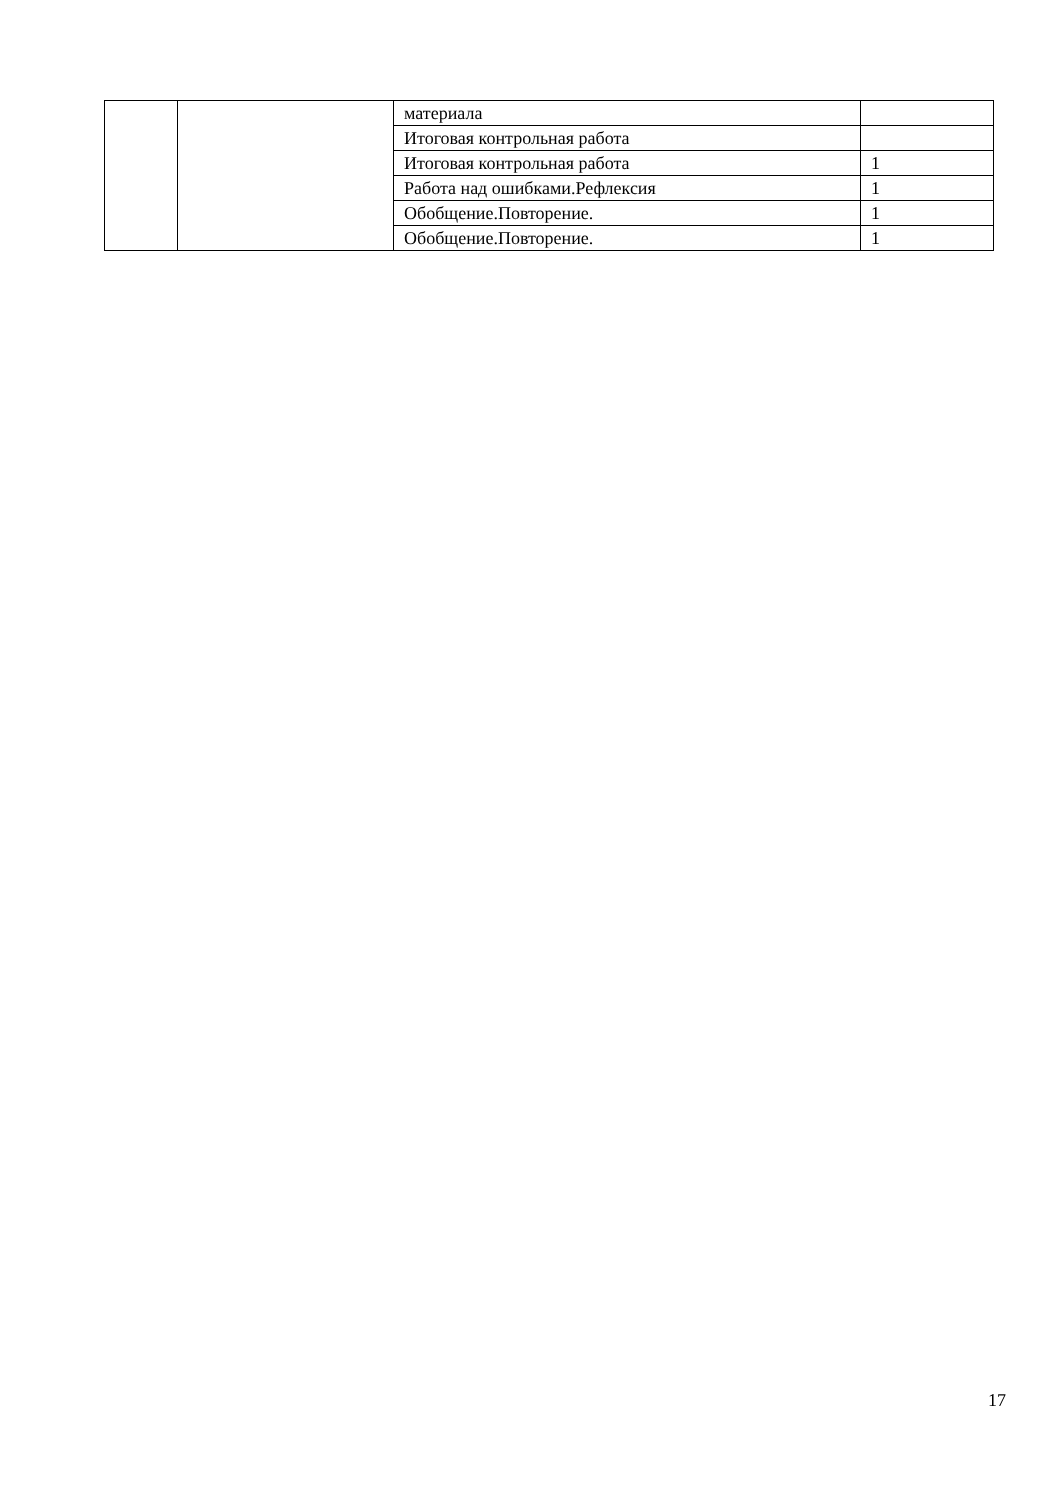| | | материала | |
| | | Итоговая контрольная работа | |
| | | Итоговая контрольная работа | 1 |
| | | Работа над ошибками.Рефлексия | 1 |
| | | Обобщение.Повторение. | 1 |
| | | Обобщение.Повторение. | 1 |
17